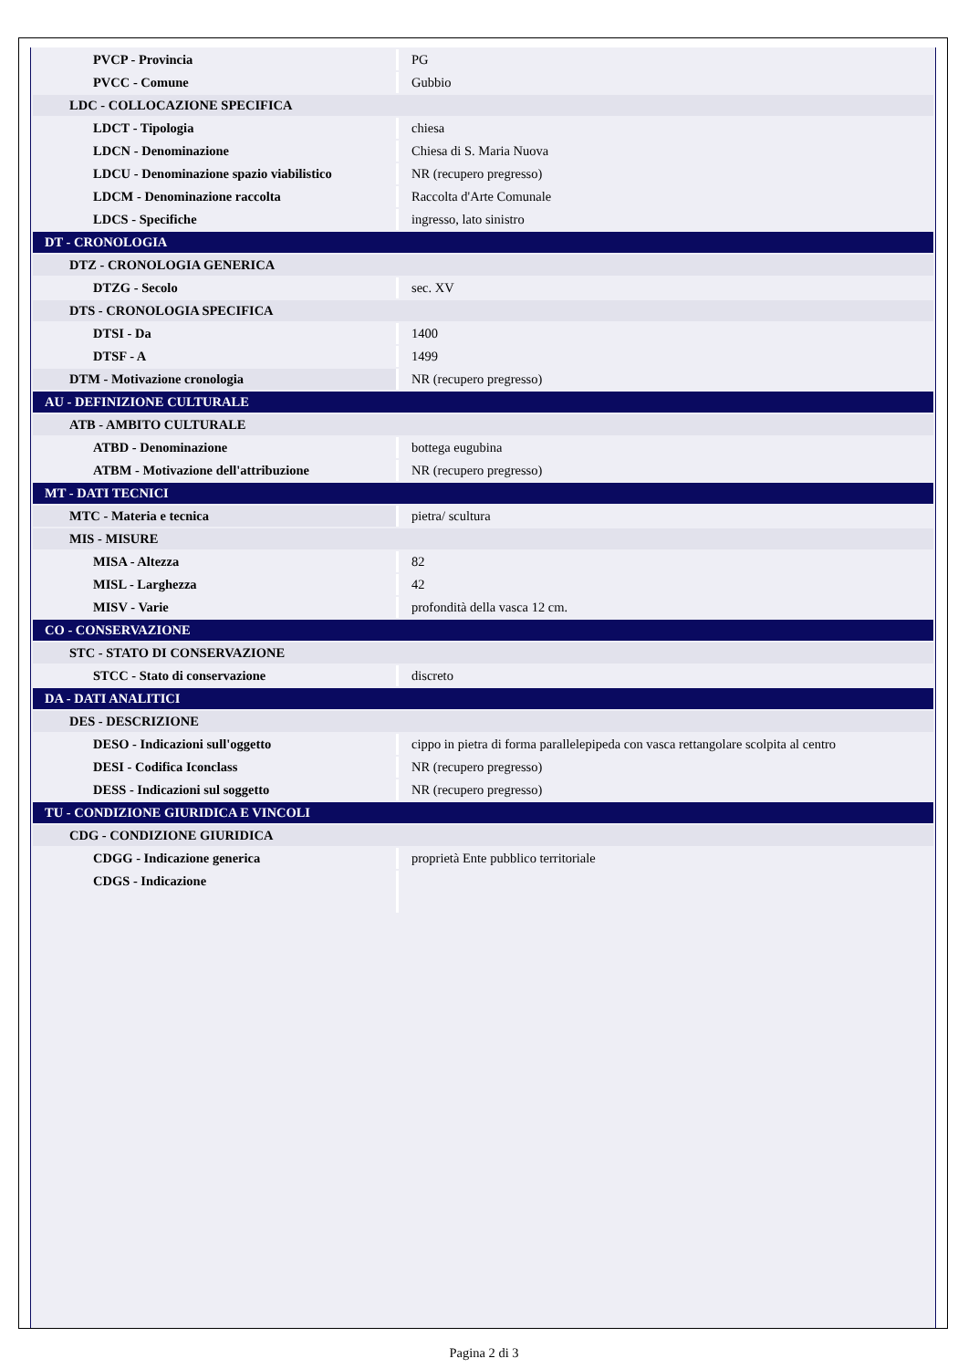| PVCP - Provincia | PG |
| PVCC - Comune | Gubbio |
| LDC - COLLOCAZIONE SPECIFICA | |
| LDCT - Tipologia | chiesa |
| LDCN - Denominazione | Chiesa di S. Maria Nuova |
| LDCU - Denominazione spazio viabilistico | NR (recupero pregresso) |
| LDCM - Denominazione raccolta | Raccolta d'Arte Comunale |
| LDCS - Specifiche | ingresso, lato sinistro |
| DT - CRONOLOGIA | |
| DTZ - CRONOLOGIA GENERICA | |
| DTZG - Secolo | sec. XV |
| DTS - CRONOLOGIA SPECIFICA | |
| DTSI - Da | 1400 |
| DTSF - A | 1499 |
| DTM - Motivazione cronologia | NR (recupero pregresso) |
| AU - DEFINIZIONE CULTURALE | |
| ATB - AMBITO CULTURALE | |
| ATBD - Denominazione | bottega eugubina |
| ATBM - Motivazione dell'attribuzione | NR (recupero pregresso) |
| MT - DATI TECNICI | |
| MTC - Materia e tecnica | pietra/ scultura |
| MIS - MISURE | |
| MISA - Altezza | 82 |
| MISL - Larghezza | 42 |
| MISV - Varie | profondità della vasca 12 cm. |
| CO - CONSERVAZIONE | |
| STC - STATO DI CONSERVAZIONE | |
| STCC - Stato di conservazione | discreto |
| DA - DATI ANALITICI | |
| DES - DESCRIZIONE | |
| DESO - Indicazioni sull'oggetto | cippo in pietra di forma parallelepipeda con vasca rettangolare scolpita al centro |
| DESI - Codifica Iconclass | NR (recupero pregresso) |
| DESS - Indicazioni sul soggetto | NR (recupero pregresso) |
| TU - CONDIZIONE GIURIDICA E VINCOLI | |
| CDG - CONDIZIONE GIURIDICA | |
| CDGG - Indicazione generica | proprietà Ente pubblico territoriale |
| CDGS - Indicazione | |
Pagina 2 di 3